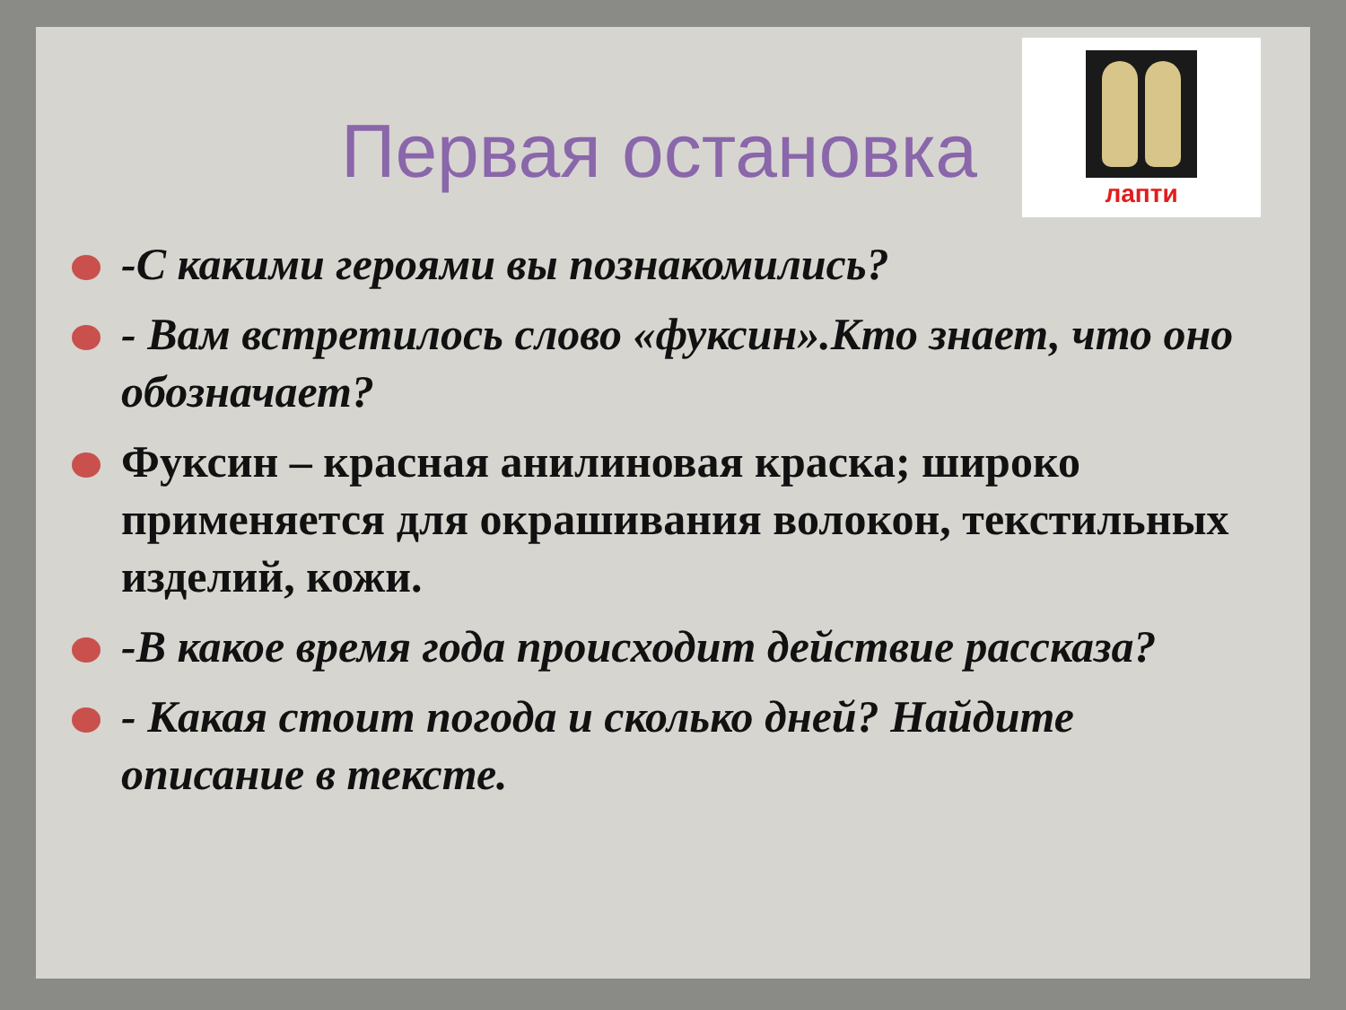Первая остановка
лапти
-С какими героями вы познакомились?
- Вам встретилось слово «фуксин».Кто знает, что оно обозначает?
Фуксин – красная анилиновая краска; широко применяется для окрашивания волокон, текстильных изделий, кожи.
-В какое время года происходит действие рассказа?
- Какая стоит погода и сколько дней? Найдите описание в тексте.